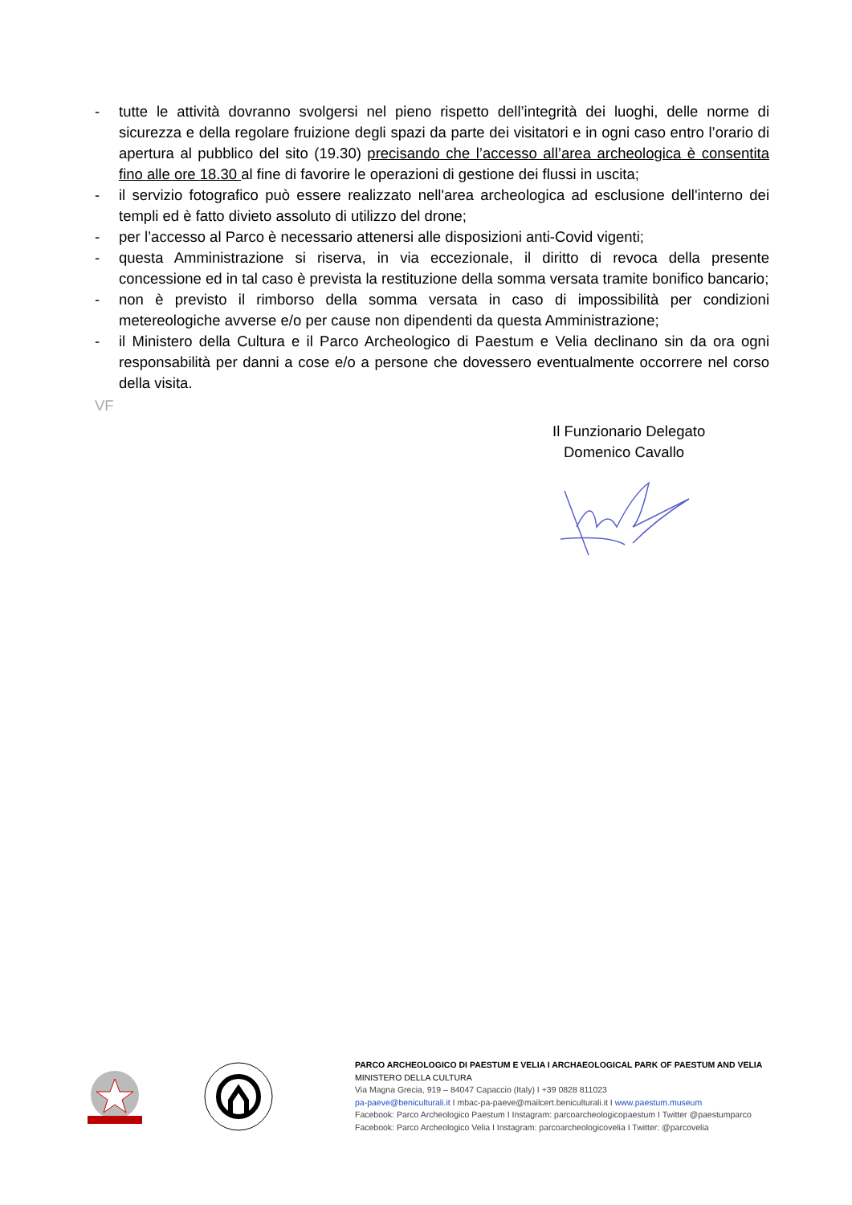- tutte le attività dovranno svolgersi nel pieno rispetto dell’integrità dei luoghi, delle norme di sicurezza e della regolare fruizione degli spazi da parte dei visitatori e in ogni caso entro l’orario di apertura al pubblico del sito (19.30) precisando che l’accesso all’area archeologica è consentita fino alle ore 18.30 al fine di favorire le operazioni di gestione dei flussi in uscita;
- il servizio fotografico può essere realizzato nell'area archeologica ad esclusione dell'interno dei templi ed è fatto divieto assoluto di utilizzo del drone;
- per l’accesso al Parco è necessario attenersi alle disposizioni anti-Covid vigenti;
- questa Amministrazione si riserva, in via eccezionale, il diritto di revoca della presente concessione ed in tal caso è prevista la restituzione della somma versata tramite bonifico bancario;
- non è previsto il rimborso della somma versata in caso di impossibilità per condizioni metereologiche avverse e/o per cause non dipendenti da questa Amministrazione;
- il Ministero della Cultura e il Parco Archeologico di Paestum e Velia declinano sin da ora ogni responsabilità per danni a cose e/o a persone che dovessero eventualmente occorrere nel corso della visita.
VF
Il Funzionario Delegato
Domenico Cavallo
PARCO ARCHEOLOGICO DI PAESTUM E VELIA I ARCHAEOLOGICAL PARK OF PAESTUM AND VELIA
MINISTERO DELLA CULTURA
Via Magna Grecia, 919 – 84047 Capaccio (Italy) I +39 0828 811023
pa-paeve@beniculturali.it I mbac-pa-paeve@mailcert.beniculturali.it I www.paestum.museum
Facebook: Parco Archeologico Paestum I Instagram: parcoarcheologicopaestum I Twitter @paestumparco
Facebook: Parco Archeologico Velia I Instagram: parcoarcheologicovelia I Twitter: @parcovelia